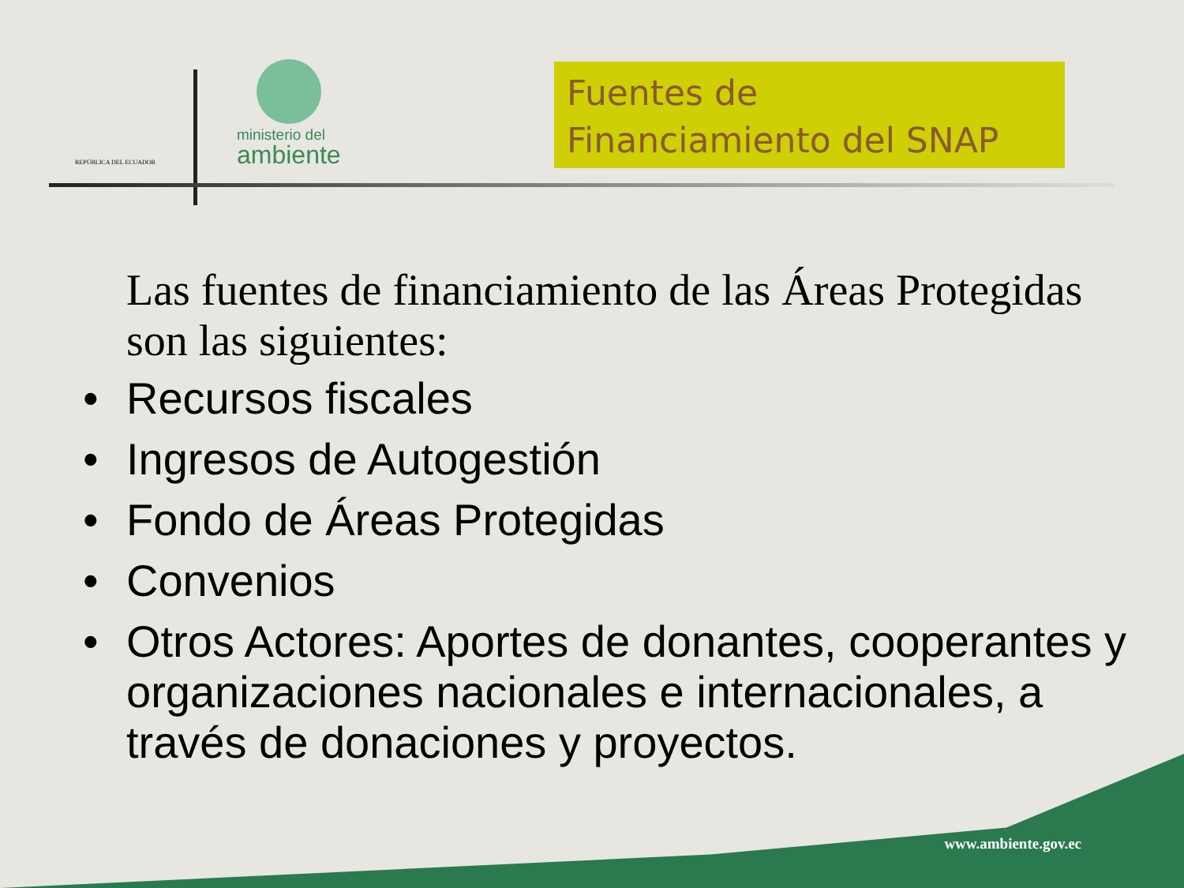REPÚBLICA DEL ECUADOR
ministerio del
ambiente
Fuentes de
Financiamiento del SNAP
Las fuentes de financiamiento de las Áreas Protegidas son las siguientes:
• Recursos fiscales
• Ingresos de Autogestión
• Fondo de Áreas Protegidas
• Convenios
• Otros Actores: Aportes de donantes, cooperantes y organizaciones nacionales e internacionales, a través de donaciones y proyectos.
www.ambiente.gov.ec